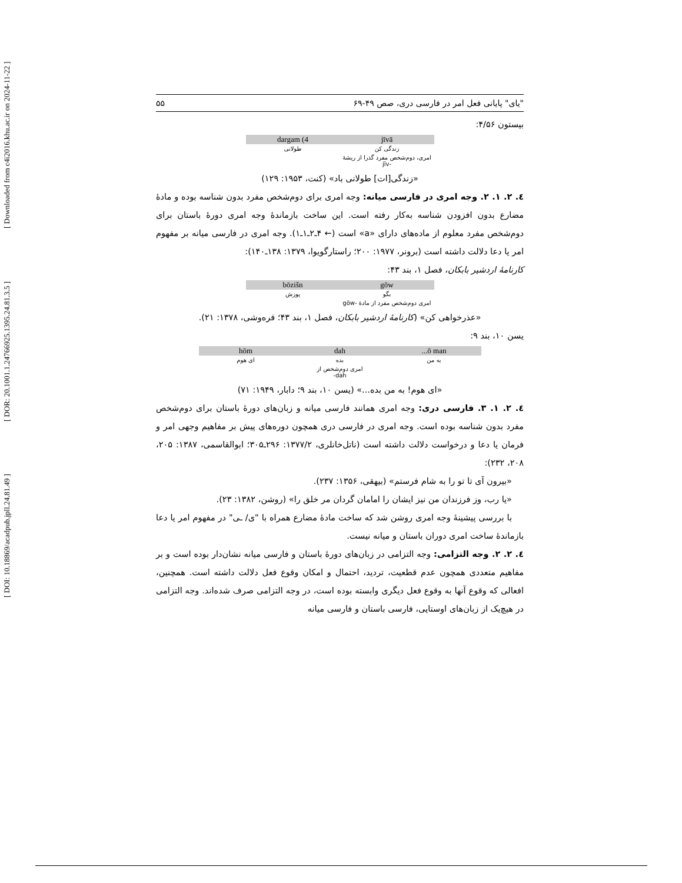[ DOI: 10.18869/acadpub.jpll.24.81.49 ] [ DOR: 20.1001.1.24766925.1395.24.81.3.5 ] [ Downloaded from c4i2016.khu.ac.ir on 2024-11-22 ]
"یای" پایانی فعل امر در فارسی دری، صص ۴۹-۶۹ ۵۵
بیستون ۴/۵۶:
| jīvā | 4) dargam |
| --- | --- |
| زندگی کن | طولانی |
| امری، دوم‌شخص مفرد گذرا از ریشهٔ -jīv | |
«زندگی[ات] طولانی باد» (کنت، ۱۹۵۳: ۱۲۹)
٤. ۲. ۱. ۲. وجه امری در فارسی میانه: وجه امری برای دوم‌شخص مفرد بدون شناسه بوده و مادهٔ مضارع بدون افزودن شناسه به‌کار رفته است. این ساخت بازماندهٔ وجه امری دورهٔ باستان برای دوم‌شخص مفرد معلوم از ماده‌های دارای «a» است (← ۴ـ۲ـ۱ـ۱). وجه امری در فارسی میانه بر مفهوم امر یا دعا دلالت داشته است (برونر، ۱۹۷۷: ۲۰۰؛ راستارگویوا، ۱۳۷۹: ۱۳۸ـ۱۴۰):
کارنامهٔ اردشیر بابکان، فصل ۱، بند ۴۳:
| gōw | bōzišn |
| --- | --- |
| بگو | پوزش |
| امری دوم‌شخص مفرد از مادهٔ -gōw | |
«عذرخواهی کن» (کارنامهٔ اردشیر بابکان، فصل ۱، بند ۴۳؛ فره‌وشی، ۱۳۷۸: ۲۱).
یسن ۱۰، بند ۹:
| ō man... | dah | hōm |
| --- | --- | --- |
| به من | بده | ای هوم |
| | امری دوم‌شخص از dah- | |
«ای هوم! به من بده...» (یسن ۱۰، بند ۹؛ دابار، ۱۹۴۹: ۷۱)
٤. ۲. ۱. ۳. فارسی دری: وجه امری همانند فارسی میانه و زبان‌های دورهٔ باستان برای دوم‌شخص مفرد بدون شناسه بوده است. وجه امری در فارسی دری همچون دوره‌های پیش بر مفاهیم وجهی امر و فرمان یا دعا و درخواست دلالت داشته است (ناتل‌خانلری، ۱۳۷۷/۲: ۲۹۶ـ۳۰۵؛ ابوالقاسمی، ۱۳۸۷: ۲۰۵، ۲۰۸، ۲۳۲):
«بیرون آی تا تو را به شام فرستم» (بیهقی، ۱۳۵۶: ۲۳۷).
«یا رب، وز فرزندان من نیز ایشان را امامان گردان مر خلق را» (روشن، ۱۳۸۲: ۲۳).
با بررسی پیشینهٔ وجه امری روشن شد که ساخت مادهٔ مضارع همراه با "ی/ ـی" در مفهوم امر یا دعا بازماندهٔ ساخت امری دوران باستان و میانه نیست.
٤. ۲. ۲. وجه التزامی: وجه التزامی در زبان‌های دورهٔ باستان و فارسی میانه نشان‌دار بوده است و بر مفاهیم متعددی همچون عدم قطعیت، تردید، احتمال و امکان وقوع فعل دلالت داشته است. همچنین، افعالی که وقوع آنها به وقوع فعل دیگری وابسته بوده است، در وجه التزامی صرف شده‌اند. وجه التزامی در هیچ‌یک از زبان‌های اوستایی، فارسی باستان و فارسی میانه